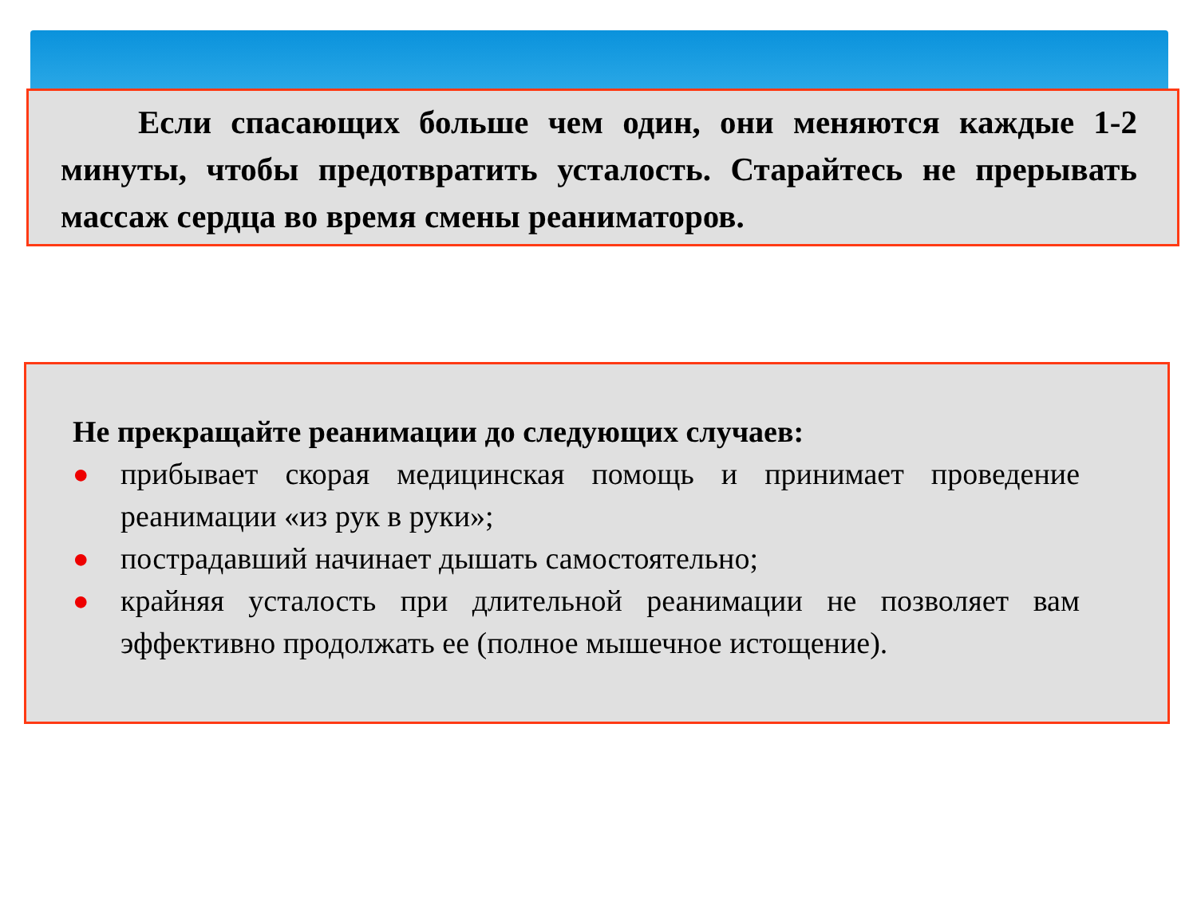Если спасающих больше чем один, они меняются каждые 1-2 минуты, чтобы предотвратить усталость. Старайтесь не прерывать массаж сердца во время смены реаниматоров.
Не прекращайте реанимации до следующих случаев:
● прибывает скорая медицинская помощь и принимает проведение реанимации «из рук в руки»;
● пострадавший начинает дышать самостоятельно;
● крайняя усталость при длительной реанимации не позволяет вам эффективно продолжать ее (полное мышечное истощение).